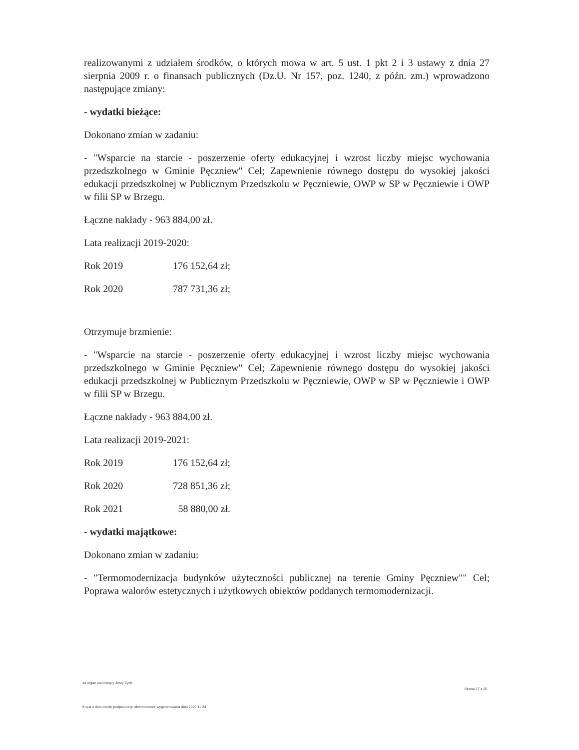realizowanymi z udziałem środków, o których mowa w art. 5 ust. 1 pkt 2 i 3 ustawy z dnia 27 sierpnia 2009 r. o finansach publicznych (Dz.U. Nr 157, poz. 1240, z późn. zm.) wprowadzono następujące zmiany:
- wydatki bieżące:
Dokonano zmian w zadaniu:
- "Wsparcie na starcie - poszerzenie oferty edukacyjnej i wzrost liczby miejsc wychowania przedszkolnego w Gminie Pęczniew" Cel; Zapewnienie równego dostępu do wysokiej jakości edukacji przedszkolnej w Publicznym Przedszkolu w Pęczniewie, OWP w SP w Pęczniewie i OWP w filii SP w Brzegu.
Łączne nakłady - 963 884,00 zł.
Lata realizacji 2019-2020:
Rok 2019 176 152,64 zł;
Rok 2020 787 731,36 zł;
Otrzymuje brzmienie:
- "Wsparcie na starcie - poszerzenie oferty edukacyjnej i wzrost liczby miejsc wychowania przedszkolnego w Gminie Pęczniew" Cel; Zapewnienie równego dostępu do wysokiej jakości edukacji przedszkolnej w Publicznym Przedszkolu w Pęczniewie, OWP w SP w Pęczniewie i OWP w filii SP w Brzegu.
Łączne nakłady - 963 884,00 zł.
Lata realizacji 2019-2021:
Rok 2019 176 152,64 zł;
Rok 2020 728 851,36 zł;
Rok 2021 58 880,00 zł.
- wydatki majątkowe:
Dokonano zmian w zadaniu:
- "Termomodernizacja budynków użyteczności publicznej na terenie Gminy Pęczniew"" Cel; Poprawa walorów estetycznych i użytkowych obiektów poddanych termomodernizacji.
za organ stanowiący Jerzy Zych Strona 17 z 20
Kopia z dokumentu podpisanego elektronicznie wygenerowana dnia 2020 11 24